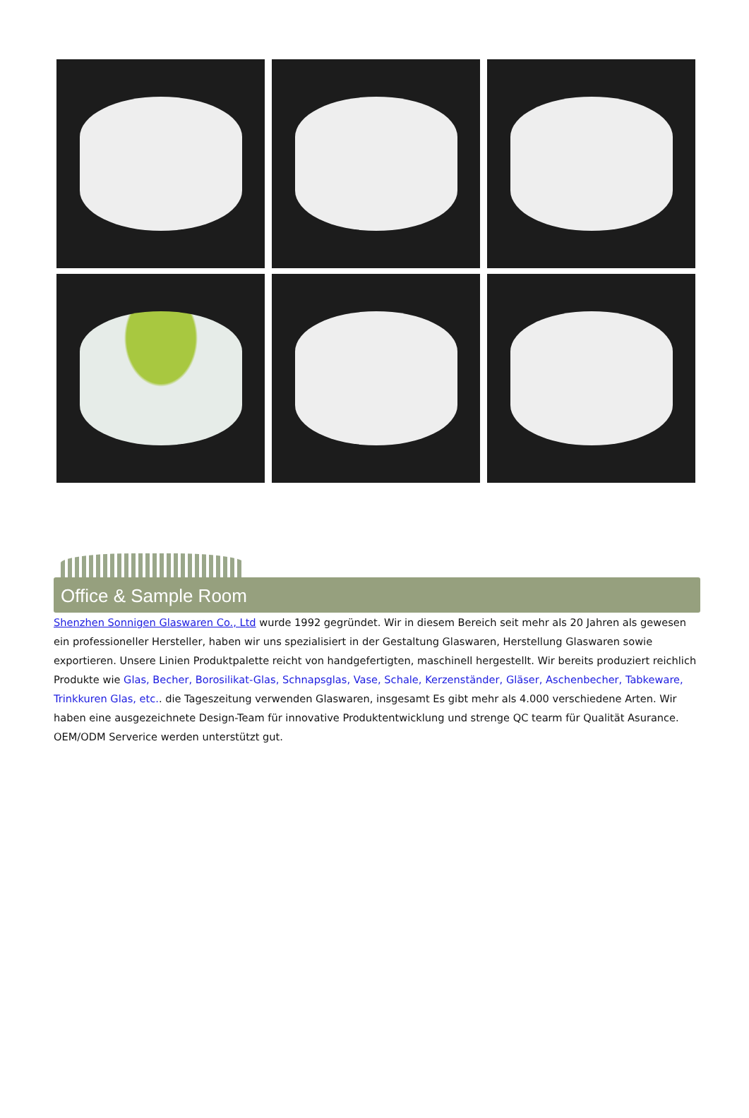Office & Sample Room
Shenzhen Sonnigen Glaswaren Co., Ltd wurde 1992 gegründet. Wir in diesem Bereich seit mehr als 20 Jahren als gewesen ein professioneller Hersteller, haben wir uns spezialisiert in der Gestaltung Glaswaren, Herstellung Glaswaren sowie exportieren. Unsere Linien Produktpalette reicht von handgefertigten, maschinell hergestellt. Wir bereits produziert reichlich Produkte wie Glas, Becher, Borosilikat-Glas, Schnapsglas, Vase, Schale, Kerzenständer, Gläser, Aschenbecher, Tabkeware, Trinkkuren Glas, etc.. die Tageszeitung verwenden Glaswaren, insgesamt Es gibt mehr als 4.000 verschiedene Arten. Wir haben eine ausgezeichnete Design-Team für innovative Produktentwicklung und strenge QC tearm für Qualität Asurance. OEM/ODM Serverice werden unterstützt gut.